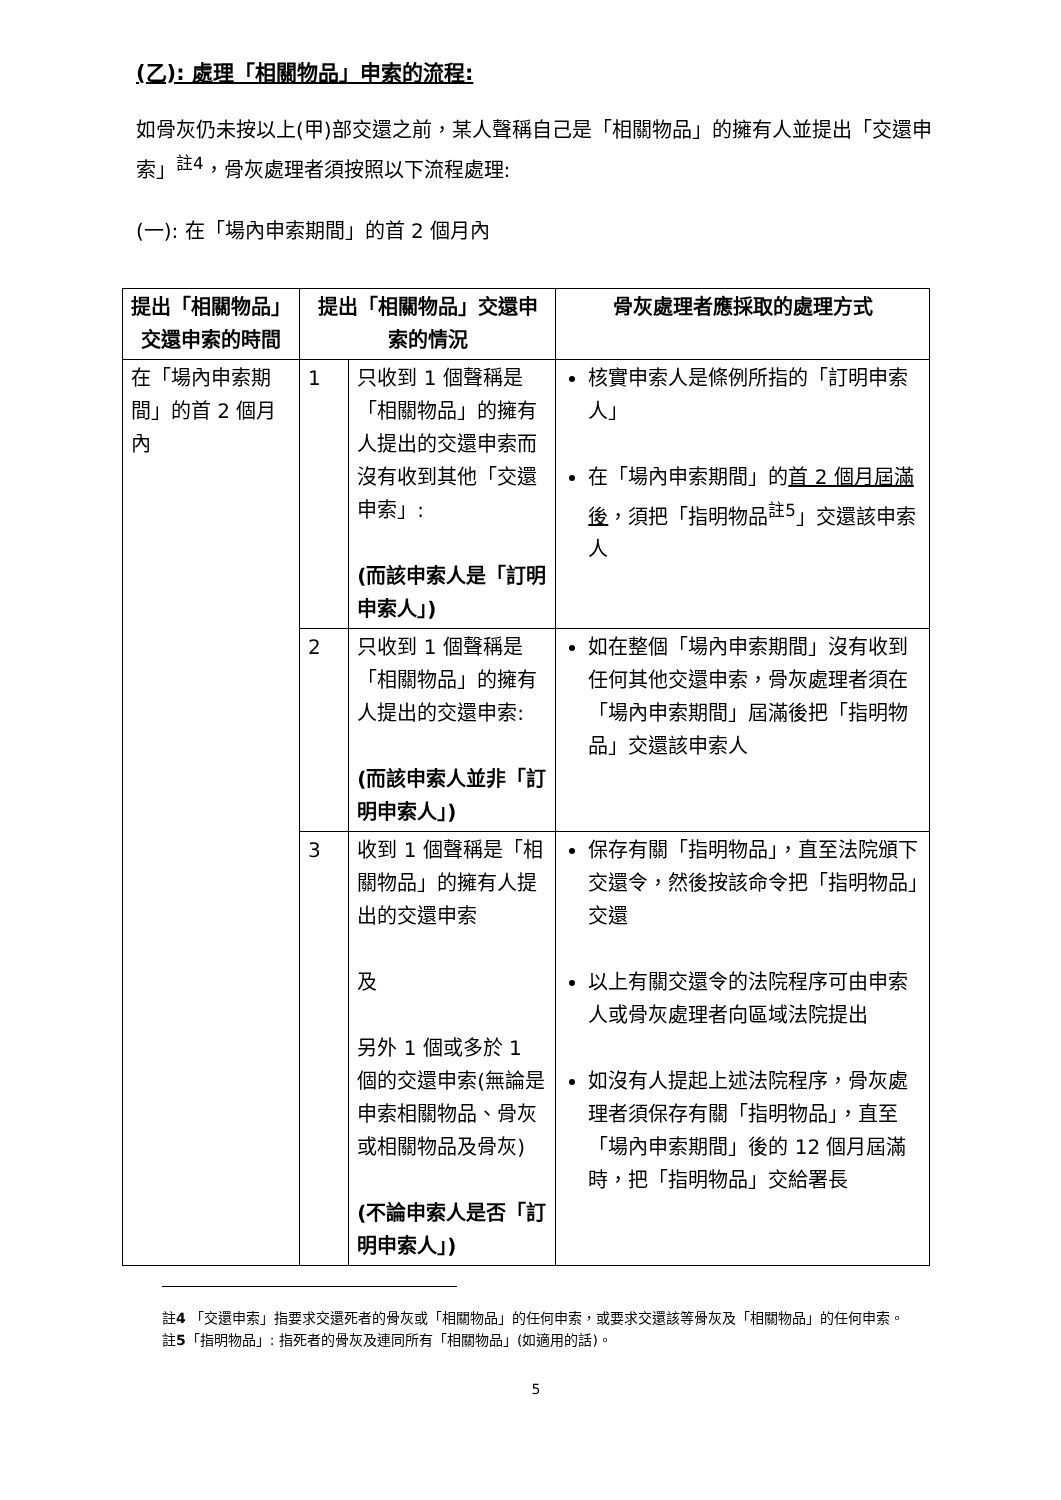(乙): 處理「相關物品」申索的流程:
如骨灰仍未按以上(甲)部交還之前，某人聲稱自己是「相關物品」的擁有人並提出「交還申索」<sup>註4</sup>，骨灰處理者須按照以下流程處理:
(一): 在「場內申索期間」的首 2 個月內
| 提出「相關物品」交還申索的時間 | 提出「相關物品」交還申索的情況 | | 骨灰處理者應採取的處理方式 |
| --- | --- | --- | --- |
| 在「場內申索期間」的首 2 個月內 | 1 | 只收到 1 個聲稱是「相關物品」的擁有人提出的交還申索而沒有收到其他「交還申索」: (而該申索人是「訂明申索人」) | 核實申索人是條例所指的「訂明申索人」 在「場內申索期間」的 首 2 個月屆滿後 ，須把「指明物品<sup>註5</sup>」交還該申索人 |
| | 2 | 只收到 1 個聲稱是「相關物品」的擁有人提出的交還申索: (而該申索人並非「訂明申索人」) | 如在整個「場內申索期間」沒有收到任何其他交還申索，骨灰處理者須在「場內申索期間」屆滿後把「指明物品」交還該申索人 |
| | 3 | 收到 1 個聲稱是「相關物品」的擁有人提出的交還申索 及 另外 1 個或多於 1 個的交還申索(無論是申索相關物品、骨灰或相關物品及骨灰) (不論申索人是否「訂明申索人」) | 保存有關「指明物品」，直至法院頒下交還令，然後按該命令把「指明物品」交還 以上有關交還令的法院程序可由申索人或骨灰處理者向區域法院提出 如沒有人提起上述法院程序，骨灰處理者須保存有關「指明物品」，直至「場內申索期間」後的 12 個月屆滿時，把「指明物品」交給署長 |
註4 「交還申索」指要求交還死者的骨灰或「相關物品」的任何申索，或要求交還該等骨灰及「相關物品」的任何申索。
註5「指明物品」: 指死者的骨灰及連同所有「相關物品」(如適用的話)。
5